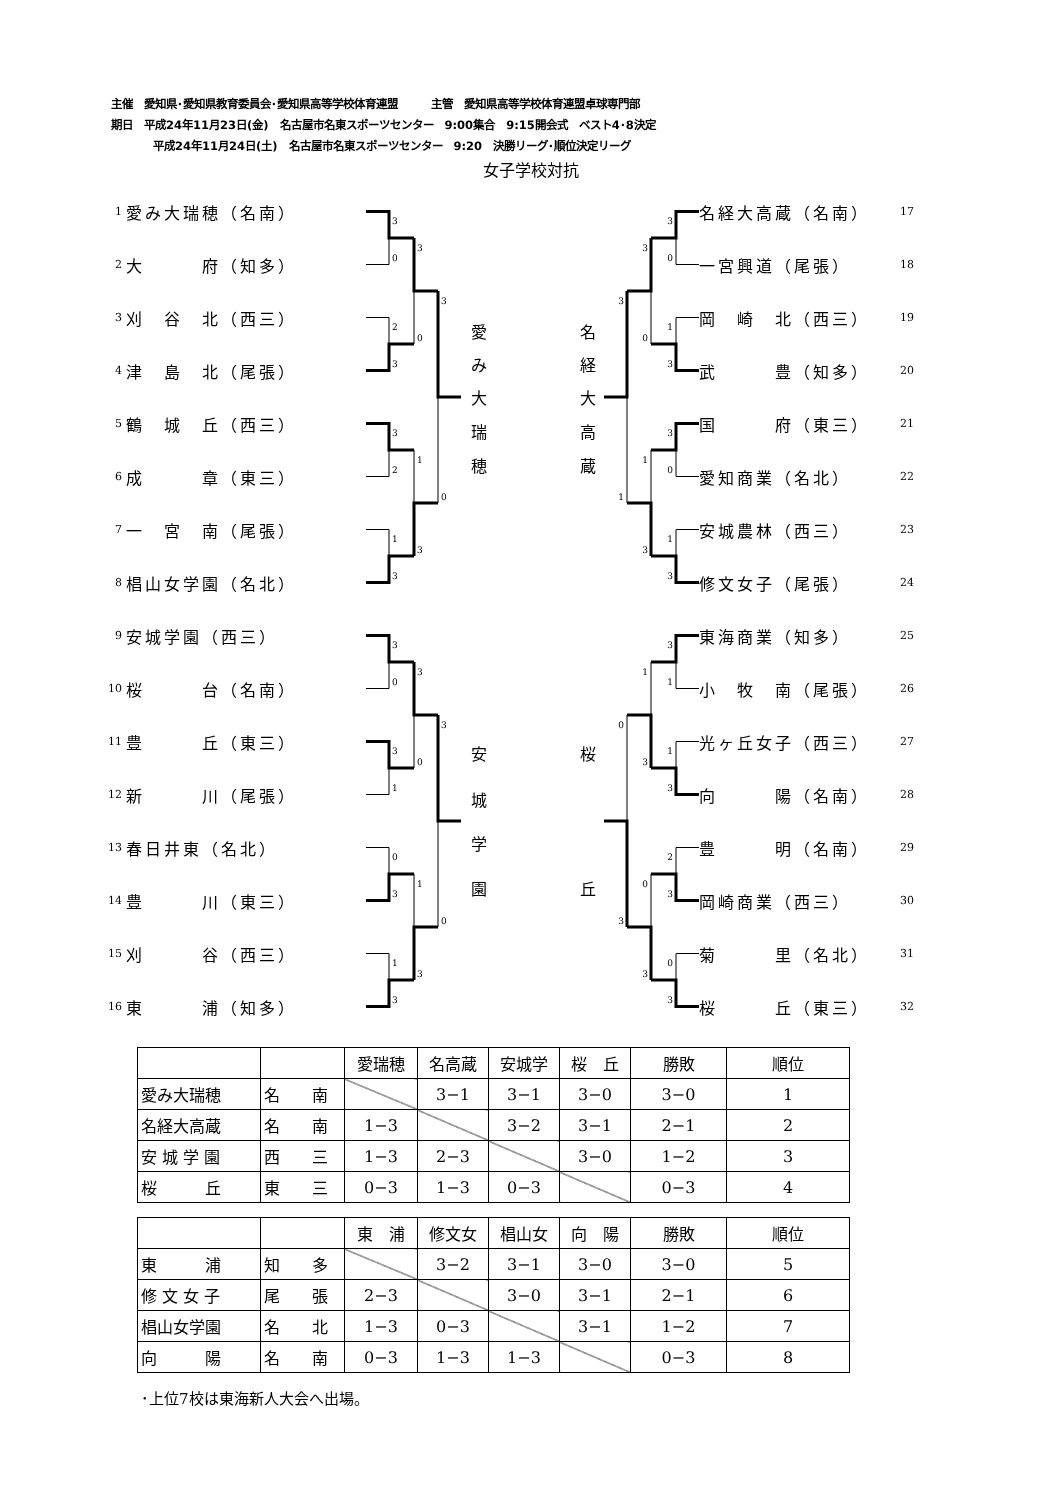主催　愛知県･愛知県教育委員会･愛知県高等学校体育連盟　　　主管　愛知県高等学校体育連盟卓球専門部
期日　平成24年11月23日(金)　名古屋市名東スポーツセンター　9:00集合　9:15開会式　ベスト4･8決定
平成24年11月24日(土)　名古屋市名東スポーツセンター　9:20　決勝リーグ･順位決定リーグ
女子学校対抗
1 愛み大瑞穂（名南）
2 大　　　府（知多）
3 刈　谷　北（西三）
4 津　島　北（尾張）
5 鶴　城　丘（西三）
6 成　　　章（東三）
7 一　宮　南（尾張）
8 椙山女学園（名北）
9 安城学園（西三）
10 桜　　　台（名南）
11 豊　　　丘（東三）
12 新　　　川（尾張）
13 春日井東（名北）
14 豊　　　川（東三）
15 刈　　　谷（西三）
16 東　　　浦（知多）
3
0
2
3
3
2
1
3
3
0
1
3
3
0
3
0
3
1
0
3
1
3
3
0
1
3
3
0
3
0
1
3
3
0
1
3
3
0
1
3
3
1
3
1
1
3
2
3
0
3
1
3
0
3
0
3
愛
み
大
瑞
穂
安
城
学
園
名
経
大
高
蔵
桜
丘
名経大高蔵（名南） 17
一宮興道（尾張） 18
岡　崎　北（西三） 19
武　　　豊（知多） 20
国　　　府（東三） 21
愛知商業（名北） 22
安城農林（西三） 23
修文女子（尾張） 24
東海商業（知多） 25
小　牧　南（尾張） 26
光ヶ丘女子（西三） 27
向　　　陽（名南） 28
豊　　　明（名南） 29
岡崎商業（西三） 30
菊　　　里（名北） 31
桜　　　丘（東三） 32
| | | 愛瑞穂 | 名高蔵 | 安城学 | 桜 丘 | 勝敗 | 順位 |
| 愛み大瑞穂 | 名 南 | | 3−1 | 3−1 | 3−0 | 3−0 | 1 |
| 名経大高蔵 | 名 南 | 1−3 | | 3−2 | 3−1 | 2−1 | 2 |
| 安 城 学 園 | 西 三 | 1−3 | 2−3 | | 3−0 | 1−2 | 3 |
| 桜 丘 | 東 三 | 0−3 | 1−3 | 0−3 | | 0−3 | 4 |
| | | 東 浦 | 修文女 | 椙山女 | 向 陽 | 勝敗 | 順位 |
| 東 浦 | 知 多 | | 3−2 | 3−1 | 3−0 | 3−0 | 5 |
| 修 文 女 子 | 尾 張 | 2−3 | | 3−0 | 3−1 | 2−1 | 6 |
| 椙山女学園 | 名 北 | 1−3 | 0−3 | | 3−1 | 1−2 | 7 |
| 向 陽 | 名 南 | 0−3 | 1−3 | 1−3 | | 0−3 | 8 |
･上位7校は東海新人大会へ出場。